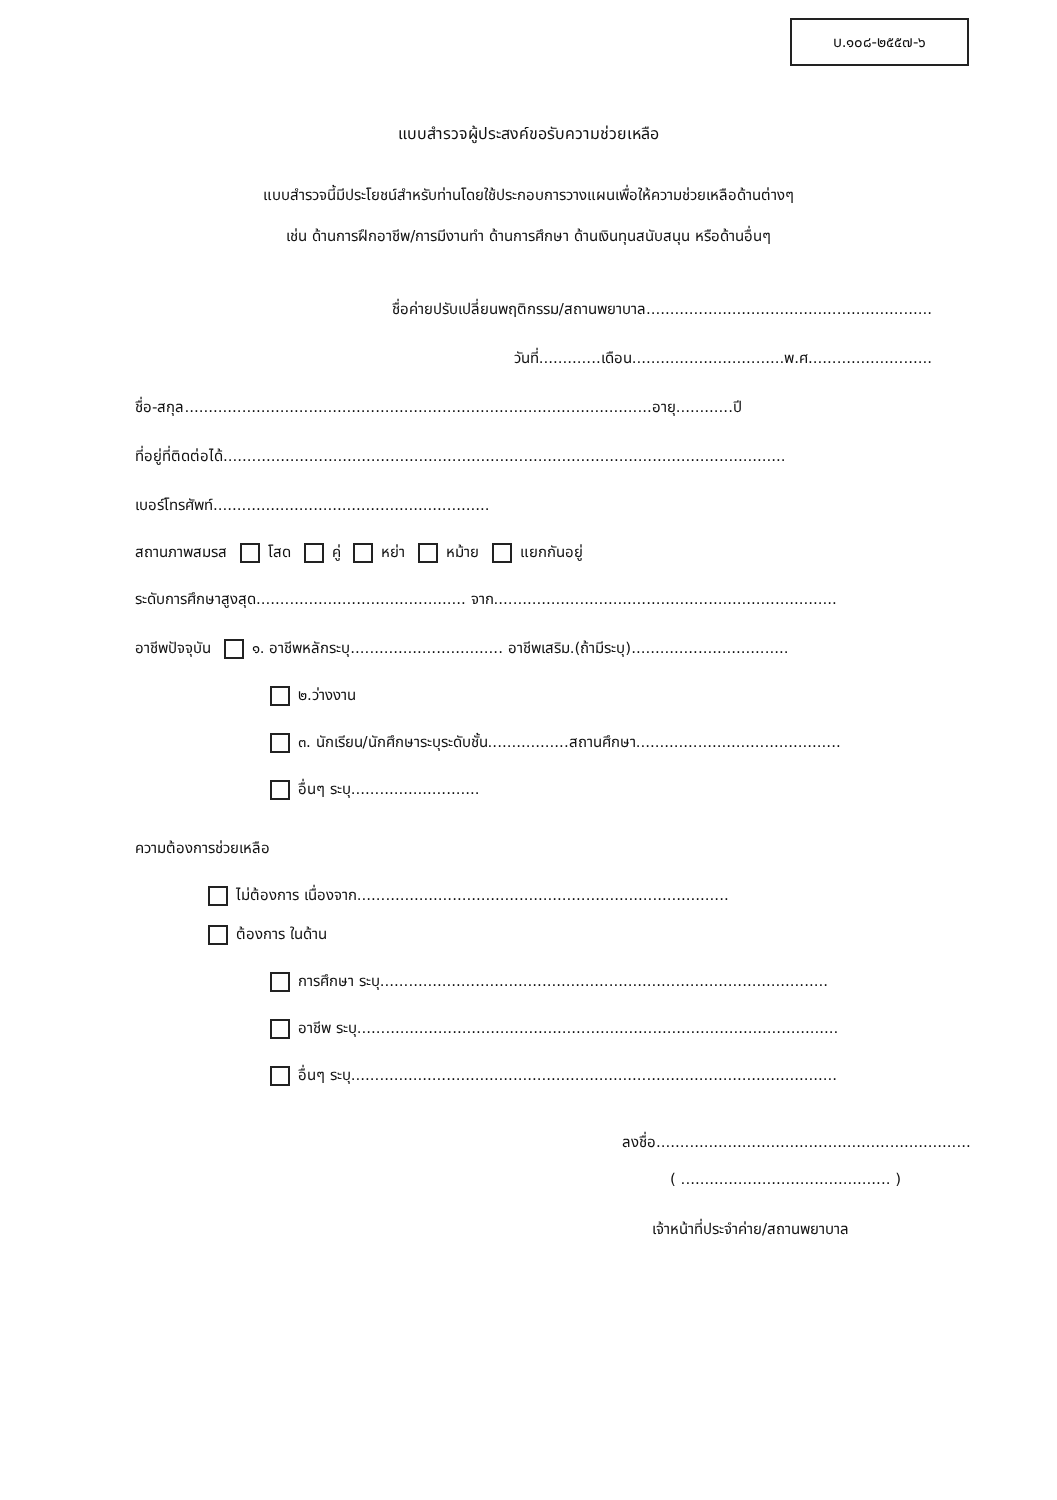บ.๑๐๘-๒๕๕๗-๖
แบบสำรวจผู้ประสงค์ขอรับความช่วยเหลือ
แบบสำรวจนี้มีประโยชน์สำหรับท่านโดยใช้ประกอบการวางแผนเพื่อให้ความช่วยเหลือด้านต่างๆ
เช่น ด้านการฝึกอาชีพ/การมีงานทำ ด้านการศึกษา ด้านเงินทุนสนับสนุน หรือด้านอื่นๆ
ชื่อค่ายปรับเปลี่ยนพฤติกรรม/สถานพยาบาล............................................................
วันที่.............เดือน................................พ.ศ..........................
ชื่อ-สกุล..................................................................................................อายุ............ปี
ที่อยู่ที่ติดต่อได้......................................................................................................................
เบอร์โทรศัพท์..........................................................
สถานภาพสมรส โสด คู่ หย่า หม้าย แยกกันอยู่
ระดับการศึกษาสูงสุด............................................ จาก........................................................................
อาชีพปัจจุบัน ๑. อาชีพหลักระบุ................................ อาชีพเสริม.(ถ้ามีระบุ).................................
๒.ว่างงาน
๓. นักเรียน/นักศึกษาระบุระดับชั้น.................สถานศึกษา...........................................
อื่นๆ ระบุ...........................
ความต้องการช่วยเหลือ
ไม่ต้องการ เนื่องจาก..............................................................................
ต้องการ ในด้าน
การศึกษา ระบุ..............................................................................................
อาชีพ ระบุ.....................................................................................................
อื่นๆ ระบุ......................................................................................................
ลงชื่อ..................................................................
( ............................................ )
เจ้าหน้าที่ประจำค่าย/สถานพยาบาล